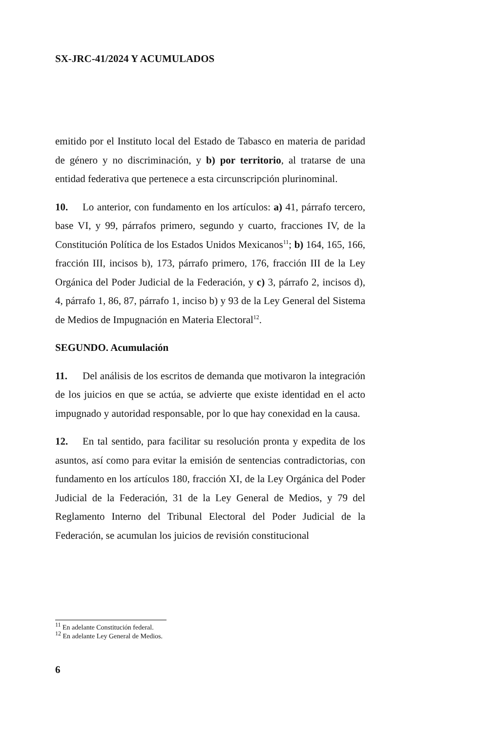SX-JRC-41/2024 Y ACUMULADOS
emitido por el Instituto local del Estado de Tabasco en materia de paridad de género y no discriminación, y b) por territorio, al tratarse de una entidad federativa que pertenece a esta circunscripción plurinominal.
10. Lo anterior, con fundamento en los artículos: a) 41, párrafo tercero, base VI, y 99, párrafos primero, segundo y cuarto, fracciones IV, de la Constitución Política de los Estados Unidos Mexicanos<sup>11</sup>; b) 164, 165, 166, fracción III, incisos b), 173, párrafo primero, 176, fracción III de la Ley Orgánica del Poder Judicial de la Federación, y c) 3, párrafo 2, incisos d), 4, párrafo 1, 86, 87, párrafo 1, inciso b) y 93 de la Ley General del Sistema de Medios de Impugnación en Materia Electoral<sup>12</sup>.
SEGUNDO. Acumulación
11. Del análisis de los escritos de demanda que motivaron la integración de los juicios en que se actúa, se advierte que existe identidad en el acto impugnado y autoridad responsable, por lo que hay conexidad en la causa.
12. En tal sentido, para facilitar su resolución pronta y expedita de los asuntos, así como para evitar la emisión de sentencias contradictorias, con fundamento en los artículos 180, fracción XI, de la Ley Orgánica del Poder Judicial de la Federación, 31 de la Ley General de Medios, y 79 del Reglamento Interno del Tribunal Electoral del Poder Judicial de la Federación, se acumulan los juicios de revisión constitucional
<sup>11</sup> En adelante Constitución federal.
<sup>12</sup> En adelante Ley General de Medios.
6